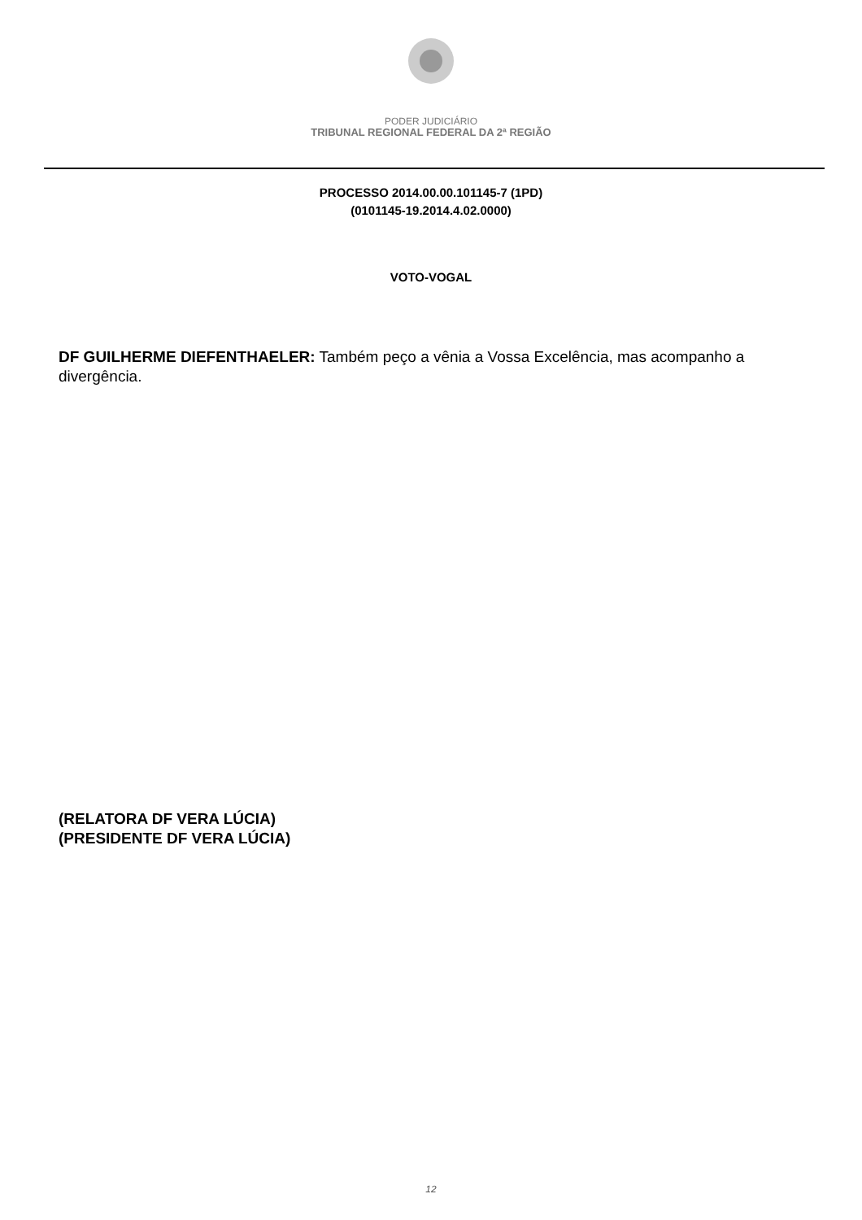PODER JUDICIÁRIO
TRIBUNAL REGIONAL FEDERAL DA 2ª REGIÃO
PROCESSO 2014.00.00.101145-7 (1PD)
(0101145-19.2014.4.02.0000)
VOTO-VOGAL
DF GUILHERME DIEFENTHAELER: Também peço a vênia a Vossa Excelência, mas acompanho a divergência.
(RELATORA DF VERA LÚCIA)
(PRESIDENTE DF VERA LÚCIA)
12